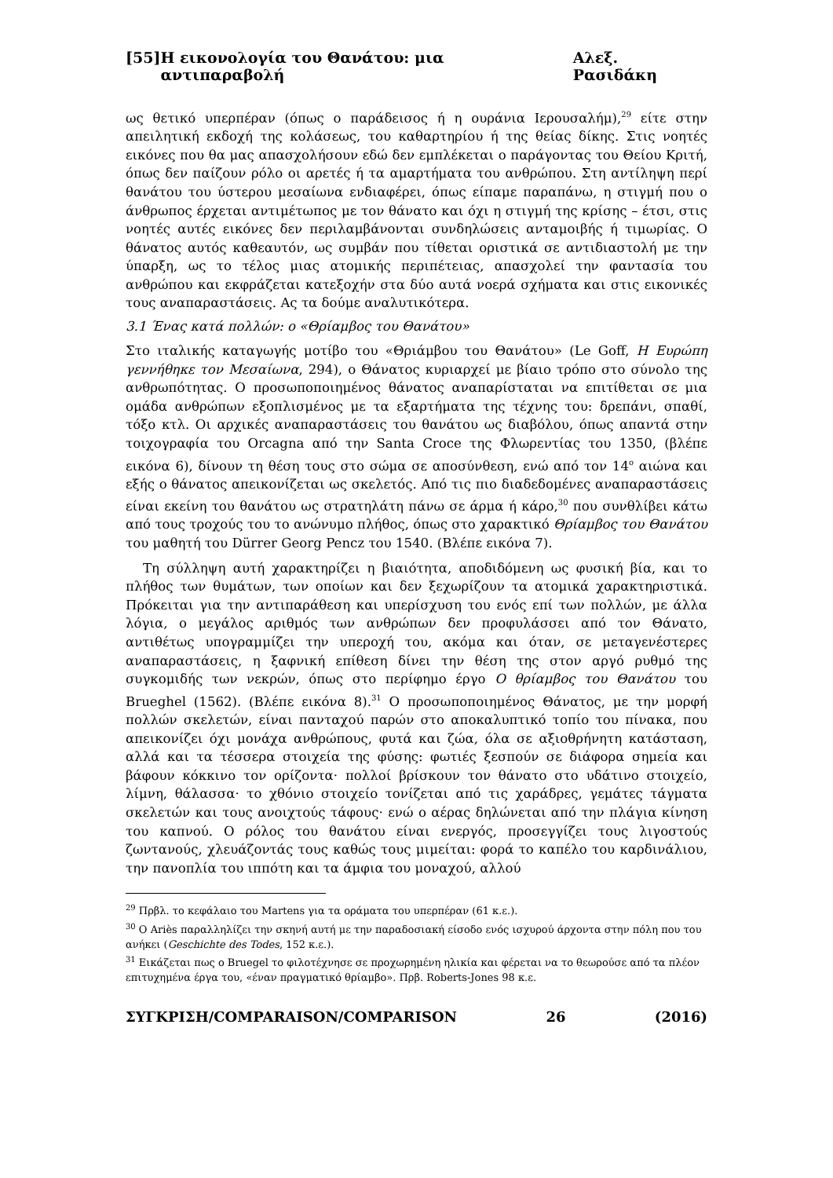[55] Η εικονολογία του Θανάτου: μια αντιπαραβολή Αλεξ. Ρασιδάκη
ως θετικό υπερπέραν (όπως ο παράδεισος ή η ουράνια Ιερουσαλήμ),<sup>29</sup> είτε στην απειλητική εκδοχή της κολάσεως, του καθαρτηρίου ή της θείας δίκης. Στις νοητές εικόνες που θα μας απασχολήσουν εδώ δεν εμπλέκεται ο παράγοντας του Θείου Κριτή, όπως δεν παίζουν ρόλο οι αρετές ή τα αμαρτήματα του ανθρώπου. Στη αντίληψη περί θανάτου του ύστερου μεσαίωνα ενδιαφέρει, όπως είπαμε παραπάνω, η στιγμή που ο άνθρωπος έρχεται αντιμέτωπος με τον θάνατο και όχι η στιγμή της κρίσης – έτσι, στις νοητές αυτές εικόνες δεν περιλαμβάνονται συνδηλώσεις ανταμοιβής ή τιμωρίας. Ο θάνατος αυτός καθεαυτόν, ως συμβάν που τίθεται οριστικά σε αντιδιαστολή με την ύπαρξη, ως το τέλος μιας ατομικής περιπέτειας, απασχολεί την φαντασία του ανθρώπου και εκφράζεται κατεξοχήν στα δύο αυτά νοερά σχήματα και στις εικονικές τους αναπαραστάσεις. Ας τα δούμε αναλυτικότερα.
3.1 Ένας κατά πολλών: ο «Θρίαμβος του Θανάτου»
Στο ιταλικής καταγωγής μοτίβο του «Θριάμβου του Θανάτου» (Le Goff, Η Ευρώπη γεννήθηκε τον Μεσαίωνα, 294), ο Θάνατος κυριαρχεί με βίαιο τρόπο στο σύνολο της ανθρωπότητας. Ο προσωποποιημένος θάνατος αναπαρίσταται να επιτίθεται σε μια ομάδα ανθρώπων εξοπλισμένος με τα εξαρτήματα της τέχνης του: δρεπάνι, σπαθί, τόξο κτλ. Οι αρχικές αναπαραστάσεις του θανάτου ως διαβόλου, όπως απαντά στην τοιχογραφία του Orcagna από την Santa Croce της Φλωρεντίας του 1350, (βλέπε εικόνα 6), δίνουν τη θέση τους στο σώμα σε αποσύνθεση, ενώ από τον 14<sup>ο</sup> αιώνα και εξής ο θάνατος απεικονίζεται ως σκελετός. Από τις πιο διαδεδομένες αναπαραστάσεις είναι εκείνη του θανάτου ως στρατηλάτη πάνω σε άρμα ή κάρο,<sup>30</sup> που συνθλίβει κάτω από τους τροχούς του το ανώνυμο πλήθος, όπως στο χαρακτικό Θρίαμβος του Θανάτου του μαθητή του Dürrer Georg Pencz του 1540. (Βλέπε εικόνα 7).
Τη σύλληψη αυτή χαρακτηρίζει η βιαιότητα, αποδιδόμενη ως φυσική βία, και το πλήθος των θυμάτων, των οποίων και δεν ξεχωρίζουν τα ατομικά χαρακτηριστικά. Πρόκειται για την αντιπαράθεση και υπερίσχυση του ενός επί των πολλών, με άλλα λόγια, ο μεγάλος αριθμός των ανθρώπων δεν προφυλάσσει από τον Θάνατο, αντιθέτως υπογραμμίζει την υπεροχή του, ακόμα και όταν, σε μεταγενέστερες αναπαραστάσεις, η ξαφνική επίθεση δίνει την θέση της στον αργό ρυθμό της συγκομιδής των νεκρών, όπως στο περίφημο έργο Ο θρίαμβος του Θανάτου του Brueghel (1562). (Βλέπε εικόνα 8).<sup>31</sup> Ο προσωποποιημένος Θάνατος, με την μορφή πολλών σκελετών, είναι πανταχού παρών στο αποκαλυπτικό τοπίο του πίνακα, που απεικονίζει όχι μονάχα ανθρώπους, φυτά και ζώα, όλα σε αξιοθρήνητη κατάσταση, αλλά και τα τέσσερα στοιχεία της φύσης: φωτιές ξεσπούν σε διάφορα σημεία και βάφουν κόκκινο τον ορίζοντα· πολλοί βρίσκουν τον θάνατο στο υδάτινο στοιχείο, λίμνη, θάλασσα· το χθόνιο στοιχείο τονίζεται από τις χαράδρες, γεμάτες τάγματα σκελετών και τους ανοιχτούς τάφους· ενώ ο αέρας δηλώνεται από την πλάγια κίνηση του καπνού. Ο ρόλος του θανάτου είναι ενεργός, προσεγγίζει τους λιγοστούς ζωντανούς, χλευάζοντάς τους καθώς τους μιμείται: φορά το καπέλο του καρδινάλιου, την πανοπλία του ιππότη και τα άμφια του μοναχού, αλλού
<sup>29</sup> Πρβλ. το κεφάλαιο του Martens για τα οράματα του υπερπέραν (61 κ.ε.).
<sup>30</sup> Ο Ariès παραλληλίζει την σκηνή αυτή με την παραδοσιακή είσοδο ενός ισχυρού άρχοντα στην πόλη που του ανήκει (Geschichte des Todes, 152 κ.ε.).
<sup>31</sup> Εικάζεται πως ο Bruegel το φιλοτέχνησε σε προχωρημένη ηλικία και φέρεται να το θεωρούσε από τα πλέον επιτυχημένα έργα του, «έναν πραγματικό θρίαμβο». Πρβ. Roberts-Jones 98 κ.ε.
ΣΥΓΚΡΙΣΗ/COMPARAISON/COMPARISON 26 (2016)